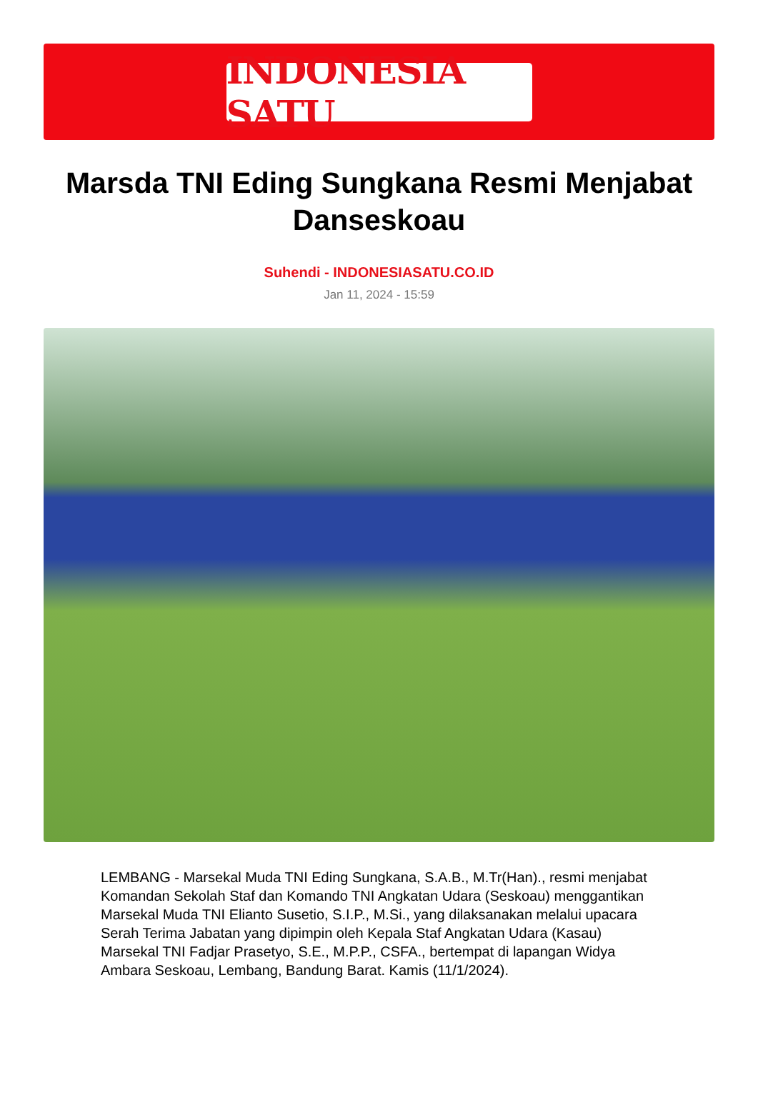INDONESIA SATU
Marsda TNI Eding Sungkana Resmi Menjabat Danseskoau
Suhendi - INDONESIASATU.CO.ID
Jan 11, 2024 - 15:59
LEMBANG - Marsekal Muda TNI Eding Sungkana, S.A.B., M.Tr(Han)., resmi menjabat Komandan Sekolah Staf dan Komando TNI Angkatan Udara (Seskoau) menggantikan Marsekal Muda TNI Elianto Susetio, S.I.P., M.Si., yang dilaksanakan melalui upacara Serah Terima Jabatan yang dipimpin oleh Kepala Staf Angkatan Udara (Kasau) Marsekal TNI Fadjar Prasetyo, S.E., M.P.P., CSFA., bertempat di lapangan Widya Ambara Seskoau, Lembang, Bandung Barat. Kamis (11/1/2024).